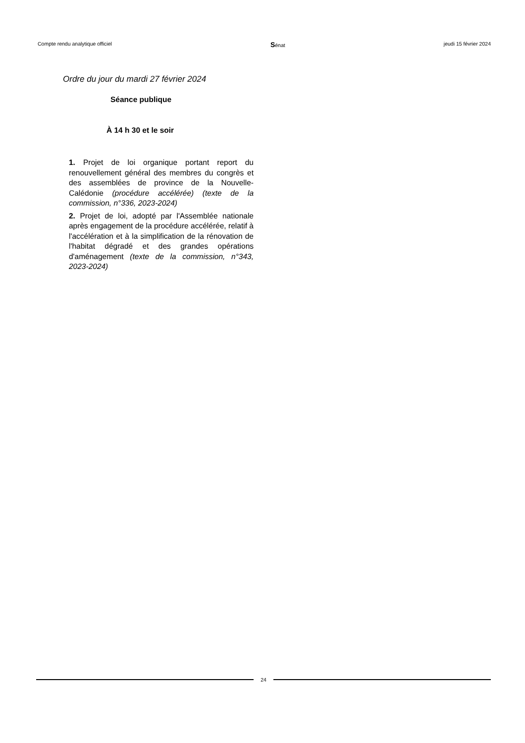Compte rendu analytique officiel Sénat jeudi 15 février 2024
Ordre du jour du mardi 27 février 2024
Séance publique
À 14 h 30 et le soir
1. Projet de loi organique portant report du renouvellement général des membres du congrès et des assemblées de province de la Nouvelle-Calédonie (procédure accélérée) (texte de la commission, n°336, 2023-2024)
2. Projet de loi, adopté par l'Assemblée nationale après engagement de la procédure accélérée, relatif à l'accélération et à la simplification de la rénovation de l'habitat dégradé et des grandes opérations d'aménagement (texte de la commission, n°343, 2023-2024)
24